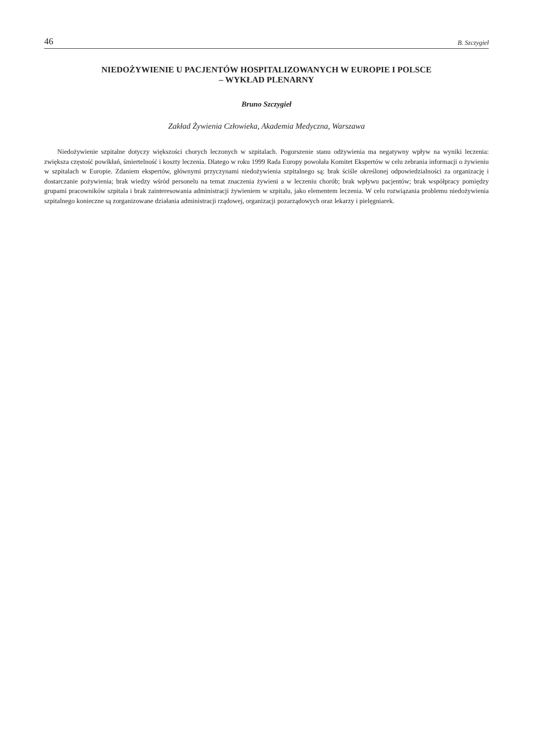46 B. Szczygieł
NIEDOŻYWIENIE U PACJENTÓW HOSPITALIZOWANYCH W EUROPIE I POLSCE
– WYKŁAD PLENARNY
Bruno Szczygieł
Zakład Żywienia Człowieka, Akademia Medyczna, Warszawa
Niedożywienie szpitalne dotyczy większości chorych leczonych w szpitalach. Pogorszenie stanu odżywienia ma negatywny wpływ na wyniki leczenia: zwiększa częstość powikłań, śmiertelność i koszty leczenia. Dlatego w roku 1999 Rada Europy powołała Komitet Ekspertów w celu zebrania informacji o żywieniu w szpitalach w Europie. Zdaniem ekspertów, głównymi przyczynami niedożywienia szpitalnego są: brak ściśle określonej odpowiedzialności za organizację i dostarczanie pożywienia; brak wiedzy wśród personelu na temat znaczenia żywieni a w leczeniu chorób; brak wpływu pacjentów; brak współpracy pomiędzy grupami pracowników szpitala i brak zainteresowania administracji żywieniem w szpitalu, jako elementem leczenia. W celu rozwiązania problemu niedożywienia szpitalnego konieczne są zorganizowane działania administracji rządowej, organizacji pozarządowych oraz lekarzy i pielęgniarek.